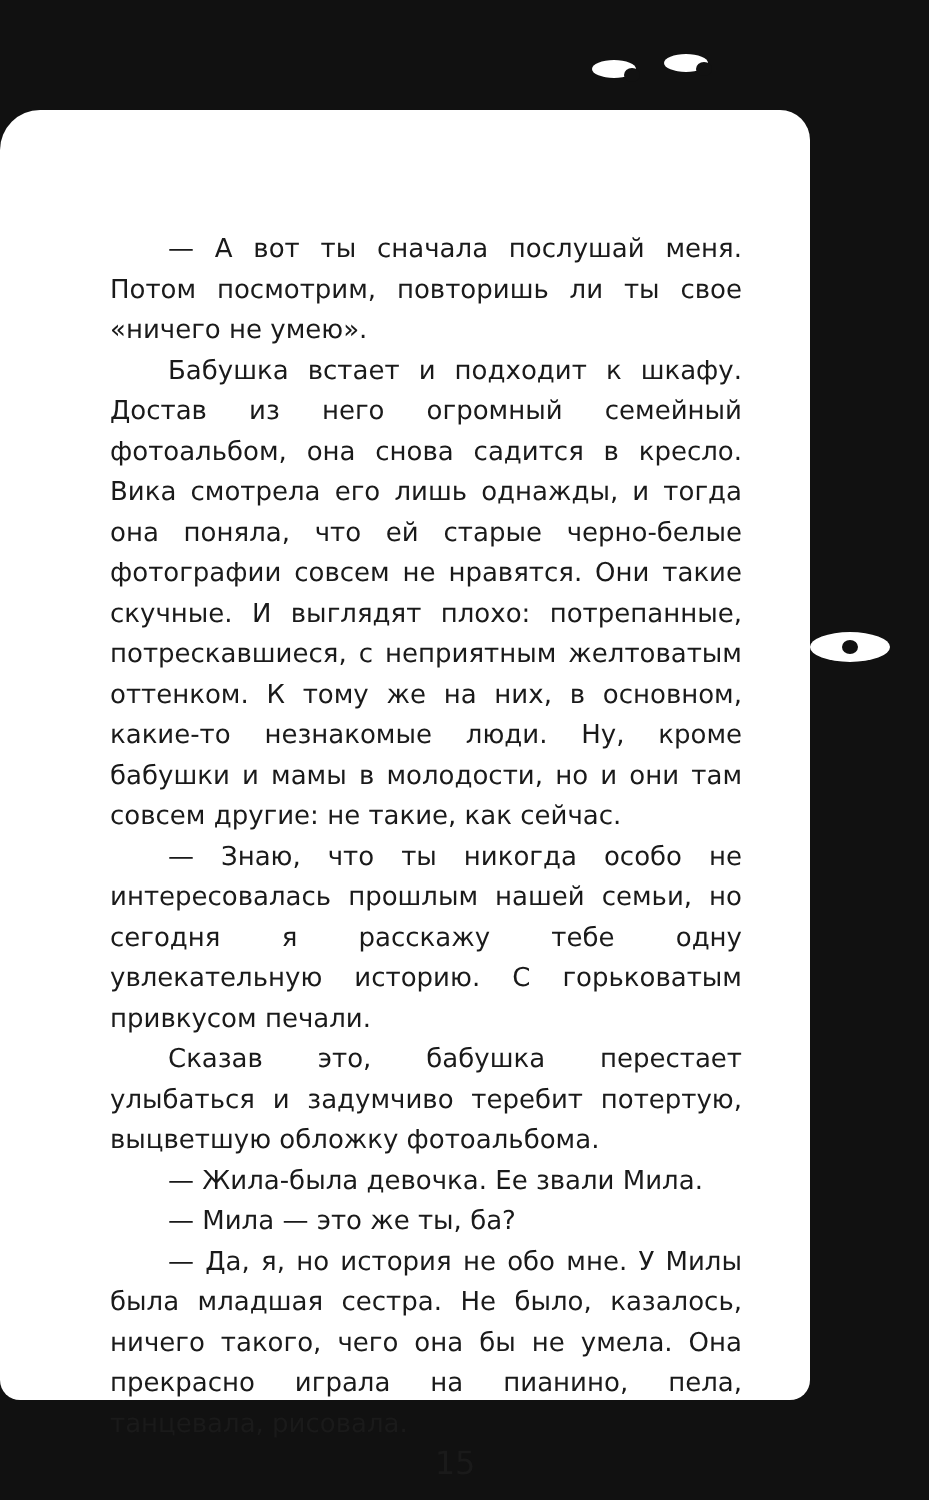— А вот ты сначала послушай меня. Потом посмотрим, повторишь ли ты свое «ничего не умею».
Бабушка встает и подходит к шкафу. Достав из него огромный семейный фотоальбом, она снова садится в кресло. Вика смотрела его лишь однажды, и тогда она поняла, что ей старые черно-белые фотографии совсем не нравятся. Они такие скучные. И выглядят плохо: потрепанные, потрескавшиеся, с неприятным желтоватым оттенком. К тому же на них, в основном, какие-то незнакомые люди. Ну, кроме бабушки и мамы в молодости, но и они там совсем другие: не такие, как сейчас.
— Знаю, что ты никогда особо не интересовалась прошлым нашей семьи, но сегодня я расскажу тебе одну увлекательную историю. С горьковатым привкусом печали.
Сказав это, бабушка перестает улыбаться и задумчиво теребит потертую, выцветшую обложку фотоальбома.
— Жила-была девочка. Ее звали Мила.
— Мила — это же ты, ба?
— Да, я, но история не обо мне. У Милы была младшая сестра. Не было, казалось, ничего такого, чего она бы не умела. Она прекрасно играла на пианино, пела, танцевала, рисовала.
15